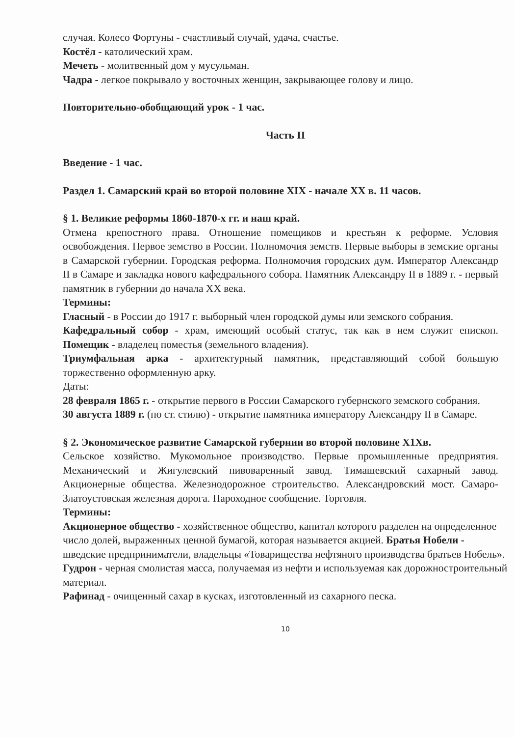случая. Колесо Фортуны - счастливый случай, удача, счастье.
Костёл - католический храм.
Мечеть - молитвенный дом у мусульман.
Чадра - легкое покрывало у восточных женщин, закрывающее голову и лицо.
Повторительно-обобщающий урок - 1 час.
Часть II
Введение - 1 час.
Раздел 1. Самарский край во второй половине XIX - начале XX в. 11 часов.
§ 1. Великие реформы 1860-1870-х гг. и наш край.
Отмена крепостного права. Отношение помещиков и крестьян к реформе. Условия освобождения. Первое земство в России. Полномочия земств. Первые выборы в земские органы в Самарской губернии. Городская реформа. Полномочия городских дум. Император Александр II в Самаре и закладка нового кафедрального собора. Памятник Александру II в 1889 г. - первый памятник в губернии до начала XX века.
Термины:
Гласный - в России до 1917 г. выборный член городской думы или земского собрания.
Кафедральный собор - храм, имеющий особый статус, так как в нем служит епископ. Помещик - владелец поместья (земельного владения).
Триумфальная арка - архитектурный памятник, представляющий собой большую торжественно оформленную арку.
Даты:
28 февраля 1865 г. - открытие первого в России Самарского губернского земского собрания.
30 августа 1889 г. (по ст. стилю) - открытие памятника императору Александру II в Самаре.
§ 2. Экономическое развитие Самарской губернии во второй половине X1Xв.
Сельское хозяйство. Мукомольное производство. Первые промышленные предприятия. Механический и Жигулевский пивоваренный завод. Тимашевский сахарный завод. Акционерные общества. Железнодорожное строительство. Александровский мост. Самаро-Златоустовская железная дорога. Пароходное сообщение. Торговля.
Термины:
Акционерное общество - хозяйственное общество, капитал которого разделен на определенное число долей, выраженных ценной бумагой, которая называется акцией. Братья Нобели - шведские предприниматели, владельцы «Товарищества нефтяного производства братьев Нобель».
Гудрон - черная смолистая масса, получаемая из нефти и используемая как дорожностроительный материал.
Рафинад - очищенный сахар в кусках, изготовленный из сахарного песка.
10